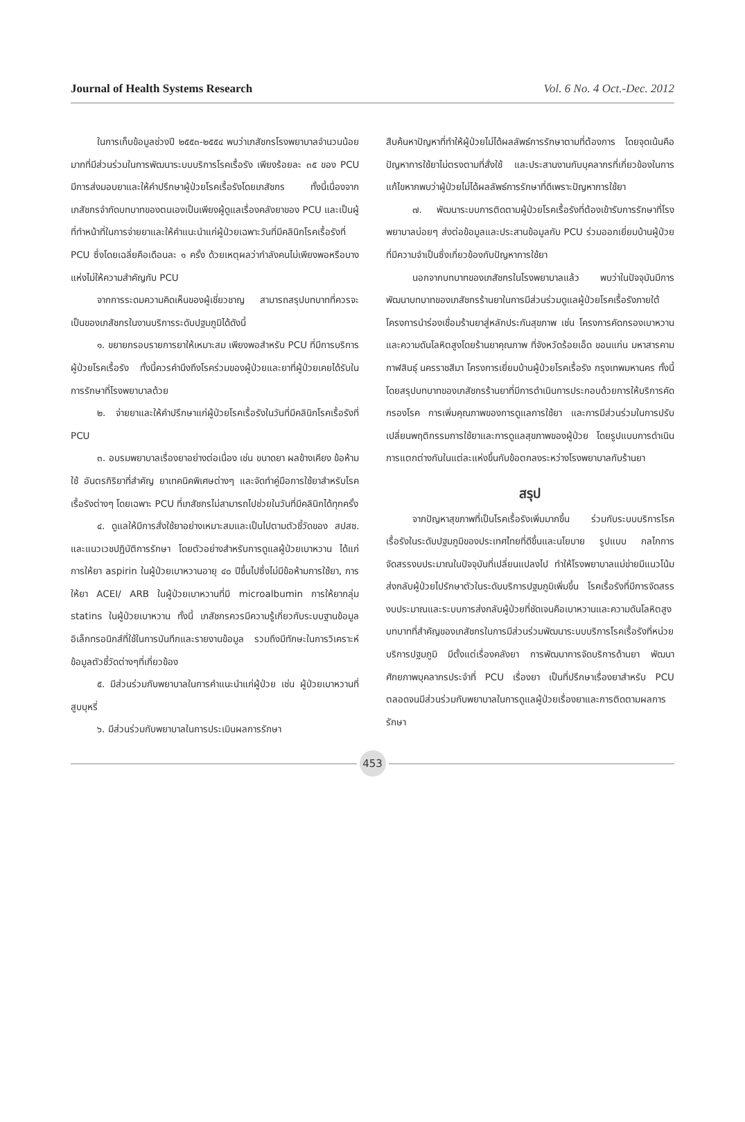Journal of Health Systems Research Vol. 6 No. 4 Oct.-Dec. 2012
ในการเก็บข้อมูลช่วงปี ๒๕๕๓-๒๕๕๔ พบว่าเภสัชกรโรงพยาบาลจำนวนน้อยมากที่มีส่วนร่วมในการพัฒนาระบบบริการโรคเรื้อรัง เพียงร้อยละ ๓๕ ของ PCU มีการส่งมอบยาและให้คำปรึกษาผู้ป่วยโรคเรื้อรังโดยเภสัชกร ทั้งนี้เนื่องจากเภสัชกรจำกัดบทบาทของตนเองเป็นเพียงผู้ดูแลเรื่องคลังยาของ PCU และเป็นผู้ที่ทำหน้าที่ในการจ่ายยาและให้คำแนะนำแก่ผู้ป่วยเฉพาะวันที่มีคลินิกโรคเรื้อรังที่ PCU ซึ่งโดยเฉลี่ยคือเดือนละ ๑ ครั้ง ด้วยเหตุผลว่ากำลังคนไม่เพียงพอหรือบางแห่งไม่ให้ความสำคัญกับ PCU
จากการระดมความคิดเห็นของผู้เชี่ยวชาญ สามารถสรุปบทบาทที่ควรจะเป็นของเภสัชกรในงานบริการระดับปฐมภูมิได้ดังนี้
๑. ขยายกรอบรายการยาให้เหมาะสม เพียงพอสำหรับ PCU ที่มีการบริการผู้ป่วยโรคเรื้อรัง ทั้งนี้ควรคำนึงถึงโรคร่วมของผู้ป่วยและยาที่ผู้ป่วยเคยได้รับในการรักษาที่โรงพยาบาลด้วย
๒. จ่ายยาและให้คำปรึกษาแก่ผู้ป่วยโรคเรื้อรังในวันที่มีคลินิกโรคเรื้อรังที่ PCU
๓. อบรมพยาบาลเรื่องยาอย่างต่อเนื่อง เช่น ขนาดยา ผลข้างเคียง ข้อห้ามใช้ อันตรกิริยาที่สำคัญ ยาเทคนิคพิเศษต่างๆ และจัดทำคู่มือการใช้ยาสำหรับโรคเรื้อรังต่างๆ โดยเฉพาะ PCU ที่เภสัชกรไม่สามารถไปช่วยในวันที่มีคลินิกได้ทุกครั้ง
๔. ดูแลให้มีการสั่งใช้ยาอย่างเหมาะสมและเป็นไปตามตัวชี้วัดของ สปสช. และแนวเวชปฏิบัติการรักษา โดยตัวอย่างสำหรับการดูแลผู้ป่วยเบาหวาน ได้แก่ การให้ยา aspirin ในผู้ป่วยเบาหวานอายุ ๔๐ ปีขึ้นไปซึ่งไม่มีข้อห้ามการใช้ยา, การให้ยา ACEI/ ARB ในผู้ป่วยเบาหวานที่มี microalbumin การให้ยากลุ่ม statins ในผู้ป่วยเบาหวาน ทั้งนี้ เภสัชกรควรมีความรู้เกี่ยวกับระบบฐานข้อมูลอิเล็กทรอนิกส์ที่ใช้ในการบันทึกและรายงานข้อมูล รวมถึงมีทักษะในการวิเคราะห์ข้อมูลตัวชี้วัดต่างๆที่เกี่ยวข้อง
๕. มีส่วนร่วมกับพยาบาลในการคำแนะนำแก่ผู้ป่วย เช่น ผู้ป่วยเบาหวานที่สูบบุหรี่
๖. มีส่วนร่วมกับพยาบาลในการประเมินผลการรักษา
สืบค้นหาปัญหาที่ทำให้ผู้ป่วยไม่ได้ผลลัพธ์การรักษาตามที่ต้องการ โดยจุดเน้นคือปัญหาการใช้ยาไม่ตรงตามที่สั่งใช้ และประสานงานกับบุคลากรที่เกี่ยวข้องในการแก้ไขหากพบว่าผู้ป่วยไม่ได้ผลลัพธ์การรักษาที่ดีเพราะปัญหาการใช้ยา
๗. พัฒนาระบบการติดตามผู้ป่วยโรคเรื้อรังที่ต้องเข้ารับการรักษาที่โรงพยาบาลบ่อยๆ ส่งต่อข้อมูลและประสานข้อมูลกับ PCU ร่วมออกเยี่ยมบ้านผู้ป่วยที่มีความจำเป็นซึ่งเกี่ยวข้องกับปัญหาการใช้ยา
นอกจากบทบาทของเภสัชกรในโรงพยาบาลแล้ว พบว่าในปัจจุบันมีการพัฒนาบทบาทของเภสัชกรร้านยาในการมีส่วนร่วมดูแลผู้ป่วยโรคเรื้อรังภายใต้โครงการนำร่องเชื่อมร้านยาสู่หลักประกันสุขภาพ เช่น โครงการคัดกรองเบาหวานและความดันโลหิตสูงโดยร้านยาคุณภาพ ที่จังหวัดร้อยเอ็ด ขอนแก่น มหาสารคาม กาฬสินธุ์ นครราชสีมา โครงการเยี่ยมบ้านผู้ป่วยโรคเรื้อรัง กรุงเทพมหานคร ทั้งนี้โดยสรุปบทบาทของเภสัชกรร้านยาที่มีการดำเนินการประกอบด้วยการให้บริการคัดกรองโรค การเพิ่มคุณภาพของการดูแลการใช้ยา และการมีส่วนร่วมในการปรับเปลี่ยนพฤติกรรมการใช้ยาและการดูแลสุขภาพของผู้ป่วย โดยรูปแบบการดำเนินการแตกต่างกันในแต่ละแห่งขึ้นกับข้อตกลงระหว่างโรงพยาบาลกับร้านยา
สรุป
จากปัญหาสุขภาพที่เป็นโรคเรื้อรังเพิ่มมากขึ้น ร่วมกับระบบบริการโรคเรื้อรังในระดับปฐมภูมิของประเทศไทยที่ดีขึ้นและนโยบาย รูปแบบ กลไกการจัดสรรงบประมาณในปัจจุบันที่เปลี่ยนแปลงไป ทำให้โรงพยาบาลแม่ข่ายมีแนวโน้มส่งกลับผู้ป่วยไปรักษาตัวในระดับบริการปฐมภูมิเพิ่มขึ้น โรคเรื้อรังที่มีการจัดสรรงบประมาณและระบบการส่งกลับผู้ป่วยที่ชัดเจนคือเบาหวานและความดันโลหิตสูง บทบาทที่สำคัญของเภสัชกรในการมีส่วนร่วมพัฒนาระบบบริการโรคเรื้อรังที่หน่วยบริการปฐมภูมิ มีตั้งแต่เรื่องคลังยา การพัฒนาการจัดบริการด้านยา พัฒนาศักยภาพบุคลากรประจำที่ PCU เรื่องยา เป็นที่ปรึกษาเรื่องยาสำหรับ PCU ตลอดจนมีส่วนร่วมกับพยาบาลในการดูแลผู้ป่วยเรื่องยาและการติดตามผลการรักษา
453